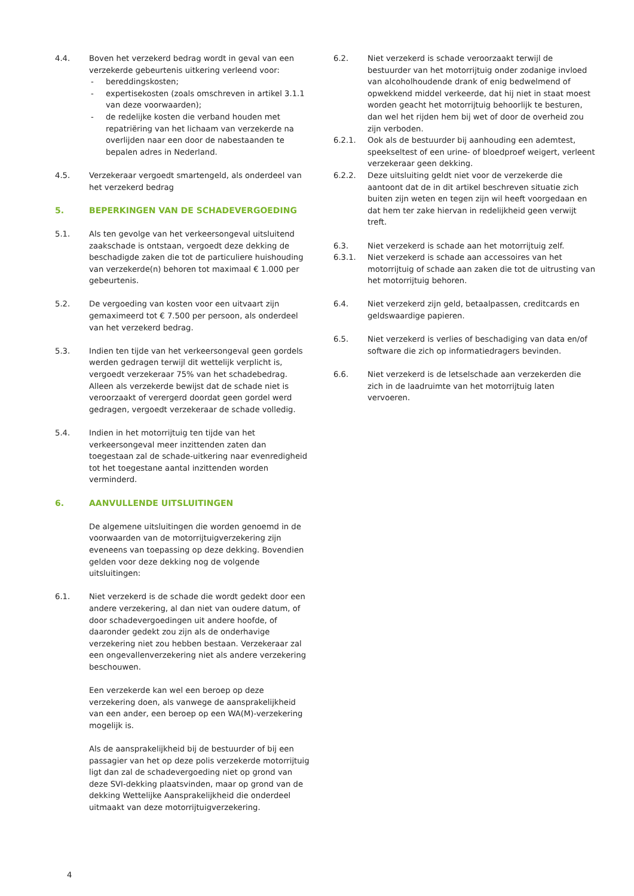4.4. Boven het verzekerd bedrag wordt in geval van een verzekerde gebeurtenis uitkering verleend voor:
- bereddingskosten;
- expertisekosten (zoals omschreven in artikel 3.1.1 van deze voorwaarden);
- de redelijke kosten die verband houden met repatriëring van het lichaam van verzekerde na overlijden naar een door de nabestaanden te bepalen adres in Nederland.
4.5. Verzekeraar vergoedt smartengeld, als onderdeel van het verzekerd bedrag
5. BEPERKINGEN VAN DE SCHADEVERGOEDING
5.1. Als ten gevolge van het verkeersongeval uitsluitend zaakschade is ontstaan, vergoedt deze dekking de beschadigde zaken die tot de particuliere huishouding van verzekerde(n) behoren tot maximaal € 1.000 per gebeurtenis.
5.2. De vergoeding van kosten voor een uitvaart zijn gemaximeerd tot € 7.500 per persoon, als onderdeel van het verzekerd bedrag.
5.3. Indien ten tijde van het verkeersongeval geen gordels werden gedragen terwijl dit wettelijk verplicht is, vergoedt verzekeraar 75% van het schadebedrag. Alleen als verzekerde bewijst dat de schade niet is veroorzaakt of verergerd doordat geen gordel werd gedragen, vergoedt verzekeraar de schade volledig.
5.4. Indien in het motorrijtuig ten tijde van het verkeersongeval meer inzittenden zaten dan toegestaan zal de schade-uitkering naar evenredigheid tot het toegestane aantal inzittenden worden verminderd.
6. AANVULLENDE UITSLUITINGEN
De algemene uitsluitingen die worden genoemd in de voorwaarden van de motorrijtuigverzekering zijn eveneens van toepassing op deze dekking. Bovendien gelden voor deze dekking nog de volgende uitsluitingen:
6.1. Niet verzekerd is de schade die wordt gedekt door een andere verzekering, al dan niet van oudere datum, of door schadevergoedingen uit andere hoofde, of daaronder gedekt zou zijn als de onderhavige verzekering niet zou hebben bestaan. Verzekeraar zal een ongevallenverzekering niet als andere verzekering beschouwen.
Een verzekerde kan wel een beroep op deze verzekering doen, als vanwege de aansprakelijkheid van een ander, een beroep op een WA(M)-verzekering mogelijk is.
Als de aansprakelijkheid bij de bestuurder of bij een passagier van het op deze polis verzekerde motorrijtuig ligt dan zal de schadevergoeding niet op grond van deze SVI-dekking plaatsvinden, maar op grond van de dekking Wettelijke Aansprakelijkheid die onderdeel uitmaakt van deze motorrijtuigverzekering.
6.2. Niet verzekerd is schade veroorzaakt terwijl de bestuurder van het motorrijtuig onder zodanige invloed van alcoholhoudende drank of enig bedwelmend of opwekkend middel verkeerde, dat hij niet in staat moest worden geacht het motorrijtuig behoorlijk te besturen, dan wel het rijden hem bij wet of door de overheid zou zijn verboden.
6.2.1. Ook als de bestuurder bij aanhouding een ademtest, speekseltest of een urine- of bloedproef weigert, verleent verzekeraar geen dekking.
6.2.2. Deze uitsluiting geldt niet voor de verzekerde die aantoont dat de in dit artikel beschreven situatie zich buiten zijn weten en tegen zijn wil heeft voorgedaan en dat hem ter zake hiervan in redelijkheid geen verwijt treft.
6.3. Niet verzekerd is schade aan het motorrijtuig zelf.
6.3.1. Niet verzekerd is schade aan accessoires van het motorrijtuig of schade aan zaken die tot de uitrusting van het motorrijtuig behoren.
6.4. Niet verzekerd zijn geld, betaalpassen, creditcards en geldswaardige papieren.
6.5. Niet verzekerd is verlies of beschadiging van data en/of software die zich op informatiedragers bevinden.
6.6. Niet verzekerd is de letselschade aan verzekerden die zich in de laadruimte van het motorrijtuig laten vervoeren.
4